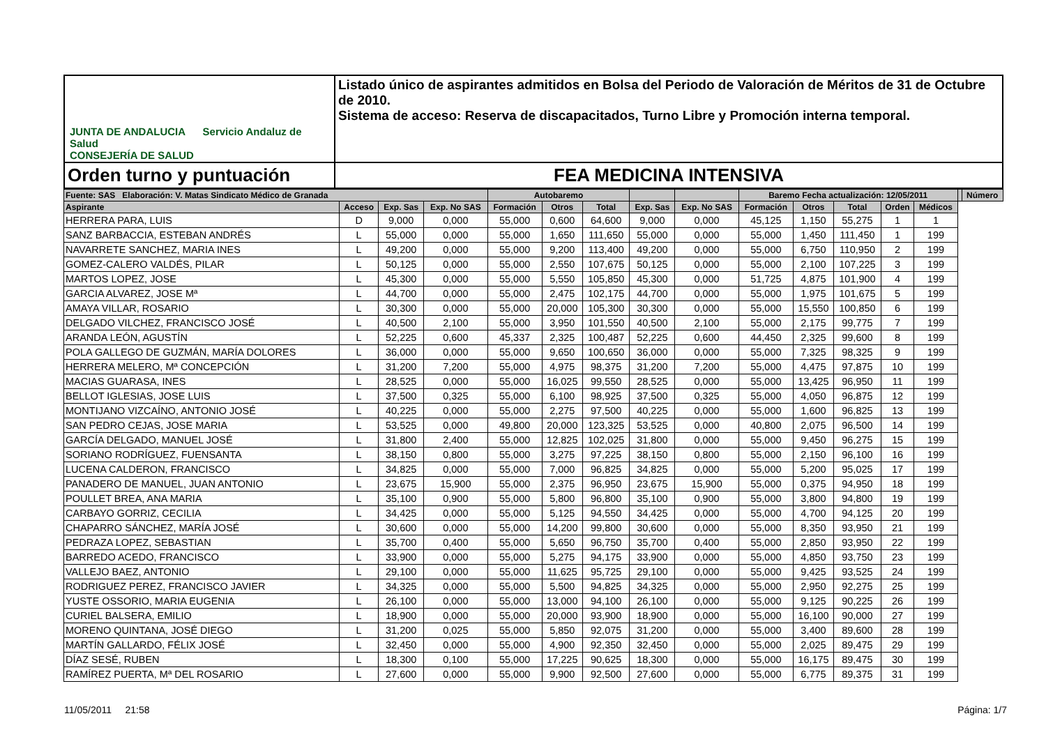| JUNTA DE ANDALUCIA Servicio Andaluz de Salud CONSEJERÍA DE SALUD | Listado único de aspirantes admitidos en Bolsa del Periodo de Valoración de Méritos de 31 de Octubre de 2010. Sistema de acceso: Reserva de discapacitados, Turno Libre y Promoción interna temporal. |
| Orden turno y puntuación | FEA MEDICINA INTENSIVA |
| Fuente: SAS Elaboración: V. Matas Sindicato Médico de Granada | | | | Autobaremo | | | | | Baremo Fecha actualización: 12/05/2011 | | | | | | Número |
| --- | --- | --- | --- | --- | --- | --- | --- | --- | --- | --- | --- | --- | --- | --- | --- |
| Aspirante | Acceso | Exp. Sas | Exp. No SAS | Formación | Otros | Total | Exp. Sas | Exp. No SAS | Formación | Otros | Total | Orden | Médicos | | |
| HERRERA PARA, LUIS | D | 9,000 | 0,000 | 55,000 | 0,600 | 64,600 | 9,000 | 0,000 | 45,125 | 1,150 | 55,275 | 1 | 1 | | |
| SANZ BARBACCIA, ESTEBAN ANDRÉS | L | 55,000 | 0,000 | 55,000 | 1,650 | 111,650 | 55,000 | 0,000 | 55,000 | 1,450 | 111,450 | 1 | 199 | | |
| NAVARRETE SANCHEZ, MARIA INES | L | 49,200 | 0,000 | 55,000 | 9,200 | 113,400 | 49,200 | 0,000 | 55,000 | 6,750 | 110,950 | 2 | 199 | | |
| GOMEZ-CALERO VALDÉS, PILAR | L | 50,125 | 0,000 | 55,000 | 2,550 | 107,675 | 50,125 | 0,000 | 55,000 | 2,100 | 107,225 | 3 | 199 | | |
| MARTOS LOPEZ, JOSE | L | 45,300 | 0,000 | 55,000 | 5,550 | 105,850 | 45,300 | 0,000 | 51,725 | 4,875 | 101,900 | 4 | 199 | | |
| GARCIA ALVAREZ, JOSE Mª | L | 44,700 | 0,000 | 55,000 | 2,475 | 102,175 | 44,700 | 0,000 | 55,000 | 1,975 | 101,675 | 5 | 199 | | |
| AMAYA VILLAR, ROSARIO | L | 30,300 | 0,000 | 55,000 | 20,000 | 105,300 | 30,300 | 0,000 | 55,000 | 15,550 | 100,850 | 6 | 199 | | |
| DELGADO VILCHEZ, FRANCISCO JOSÉ | L | 40,500 | 2,100 | 55,000 | 3,950 | 101,550 | 40,500 | 2,100 | 55,000 | 2,175 | 99,775 | 7 | 199 | | |
| ARANDA LEÓN, AGUSTÍN | L | 52,225 | 0,600 | 45,337 | 2,325 | 100,487 | 52,225 | 0,600 | 44,450 | 2,325 | 99,600 | 8 | 199 | | |
| POLA GALLEGO DE GUZMÁN, MARÍA DOLORES | L | 36,000 | 0,000 | 55,000 | 9,650 | 100,650 | 36,000 | 0,000 | 55,000 | 7,325 | 98,325 | 9 | 199 | | |
| HERRERA MELERO, Mª CONCEPCIÓN | L | 31,200 | 7,200 | 55,000 | 4,975 | 98,375 | 31,200 | 7,200 | 55,000 | 4,475 | 97,875 | 10 | 199 | | |
| MACIAS GUARASA, INES | L | 28,525 | 0,000 | 55,000 | 16,025 | 99,550 | 28,525 | 0,000 | 55,000 | 13,425 | 96,950 | 11 | 199 | | |
| BELLOT IGLESIAS, JOSE LUIS | L | 37,500 | 0,325 | 55,000 | 6,100 | 98,925 | 37,500 | 0,325 | 55,000 | 4,050 | 96,875 | 12 | 199 | | |
| MONTIJANO VIZCAÍNO, ANTONIO JOSÉ | L | 40,225 | 0,000 | 55,000 | 2,275 | 97,500 | 40,225 | 0,000 | 55,000 | 1,600 | 96,825 | 13 | 199 | | |
| SAN PEDRO CEJAS, JOSE MARIA | L | 53,525 | 0,000 | 49,800 | 20,000 | 123,325 | 53,525 | 0,000 | 40,800 | 2,075 | 96,500 | 14 | 199 | | |
| GARCÍA DELGADO, MANUEL JOSÉ | L | 31,800 | 2,400 | 55,000 | 12,825 | 102,025 | 31,800 | 0,000 | 55,000 | 9,450 | 96,275 | 15 | 199 | | |
| SORIANO RODRÍGUEZ, FUENSANTA | L | 38,150 | 0,800 | 55,000 | 3,275 | 97,225 | 38,150 | 0,800 | 55,000 | 2,150 | 96,100 | 16 | 199 | | |
| LUCENA CALDERON, FRANCISCO | L | 34,825 | 0,000 | 55,000 | 7,000 | 96,825 | 34,825 | 0,000 | 55,000 | 5,200 | 95,025 | 17 | 199 | | |
| PANADERO DE MANUEL, JUAN ANTONIO | L | 23,675 | 15,900 | 55,000 | 2,375 | 96,950 | 23,675 | 15,900 | 55,000 | 0,375 | 94,950 | 18 | 199 | | |
| POULLET BREA, ANA MARIA | L | 35,100 | 0,900 | 55,000 | 5,800 | 96,800 | 35,100 | 0,900 | 55,000 | 3,800 | 94,800 | 19 | 199 | | |
| CARBAYO GORRIZ, CECILIA | L | 34,425 | 0,000 | 55,000 | 5,125 | 94,550 | 34,425 | 0,000 | 55,000 | 4,700 | 94,125 | 20 | 199 | | |
| CHAPARRO SÁNCHEZ, MARÍA JOSÉ | L | 30,600 | 0,000 | 55,000 | 14,200 | 99,800 | 30,600 | 0,000 | 55,000 | 8,350 | 93,950 | 21 | 199 | | |
| PEDRAZA LOPEZ, SEBASTIAN | L | 35,700 | 0,400 | 55,000 | 5,650 | 96,750 | 35,700 | 0,400 | 55,000 | 2,850 | 93,950 | 22 | 199 | | |
| BARREDO ACEDO, FRANCISCO | L | 33,900 | 0,000 | 55,000 | 5,275 | 94,175 | 33,900 | 0,000 | 55,000 | 4,850 | 93,750 | 23 | 199 | | |
| VALLEJO BAEZ, ANTONIO | L | 29,100 | 0,000 | 55,000 | 11,625 | 95,725 | 29,100 | 0,000 | 55,000 | 9,425 | 93,525 | 24 | 199 | | |
| RODRIGUEZ PEREZ, FRANCISCO JAVIER | L | 34,325 | 0,000 | 55,000 | 5,500 | 94,825 | 34,325 | 0,000 | 55,000 | 2,950 | 92,275 | 25 | 199 | | |
| YUSTE OSSORIO, MARIA EUGENIA | L | 26,100 | 0,000 | 55,000 | 13,000 | 94,100 | 26,100 | 0,000 | 55,000 | 9,125 | 90,225 | 26 | 199 | | |
| CURIEL BALSERA, EMILIO | L | 18,900 | 0,000 | 55,000 | 20,000 | 93,900 | 18,900 | 0,000 | 55,000 | 16,100 | 90,000 | 27 | 199 | | |
| MORENO QUINTANA, JOSÉ DIEGO | L | 31,200 | 0,025 | 55,000 | 5,850 | 92,075 | 31,200 | 0,000 | 55,000 | 3,400 | 89,600 | 28 | 199 | | |
| MARTÍN GALLARDO, FÉLIX JOSÉ | L | 32,450 | 0,000 | 55,000 | 4,900 | 92,350 | 32,450 | 0,000 | 55,000 | 2,025 | 89,475 | 29 | 199 | | |
| DÍAZ SESÉ, RUBEN | L | 18,300 | 0,100 | 55,000 | 17,225 | 90,625 | 18,300 | 0,000 | 55,000 | 16,175 | 89,475 | 30 | 199 | | |
| RAMÍREZ PUERTA, Mª DEL ROSARIO | L | 27,600 | 0,000 | 55,000 | 9,900 | 92,500 | 27,600 | 0,000 | 55,000 | 6,775 | 89,375 | 31 | 199 | | |
11/05/2011 21:58 Página: 1/7